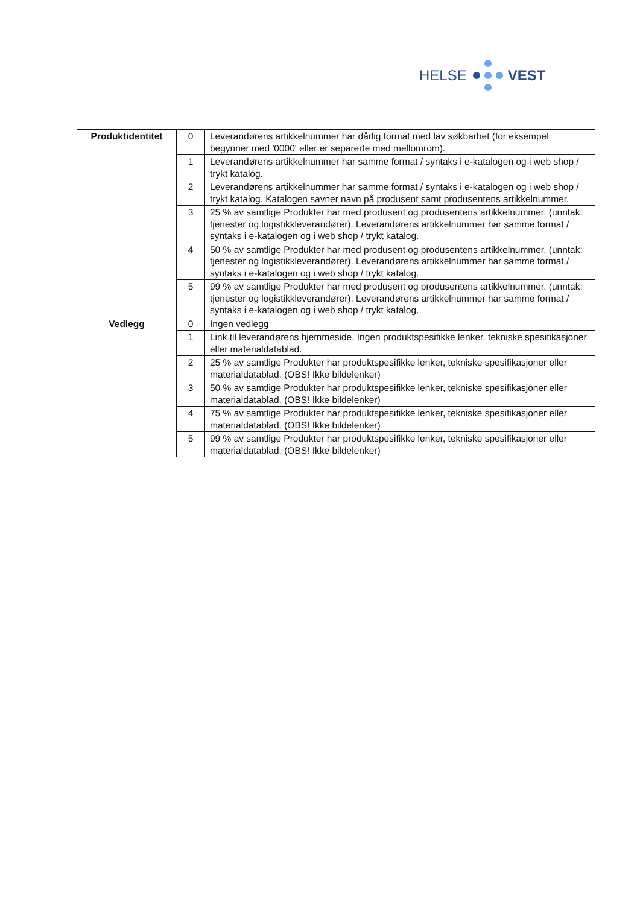HELSE VEST
| Produktidentitet | 0 | Leverandørens artikkelnummer har dårlig format med lav søkbarhet (for eksempel begynner med '0000' eller er separerte med mellomrom). |
| | 1 | Leverandørens artikkelnummer har samme format / syntaks i e-katalogen og i web shop / trykt katalog. |
| | 2 | Leverandørens artikkelnummer har samme format / syntaks i e-katalogen og i web shop / trykt katalog. Katalogen savner navn på produsent samt produsentens artikkelnummer. |
| | 3 | 25 % av samtlige Produkter har med produsent og produsentens artikkelnummer. (unntak: tjenester og logistikkleverandører). Leverandørens artikkelnummer har samme format / syntaks i e-katalogen og i web shop / trykt katalog. |
| | 4 | 50 % av samtlige Produkter har med produsent og produsentens artikkelnummer. (unntak: tjenester og logistikkleverandører). Leverandørens artikkelnummer har samme format / syntaks i e-katalogen og i web shop / trykt katalog. |
| | 5 | 99 % av samtlige Produkter har med produsent og produsentens artikkelnummer. (unntak: tjenester og logistikkleverandører). Leverandørens artikkelnummer har samme format / syntaks i e-katalogen og i web shop / trykt katalog. |
| Vedlegg | 0 | Ingen vedlegg |
| | 1 | Link til leverandørens hjemmeside. Ingen produktspesifikke lenker, tekniske spesifikasjoner eller materialdatablad. |
| | 2 | 25 % av samtlige Produkter har produktspesifikke lenker, tekniske spesifikasjoner eller materialdatablad. (OBS! Ikke bildelenker) |
| | 3 | 50 % av samtlige Produkter har produktspesifikke lenker, tekniske spesifikasjoner eller materialdatablad. (OBS! Ikke bildelenker) |
| | 4 | 75 % av samtlige Produkter har produktspesifikke lenker, tekniske spesifikasjoner eller materialdatablad. (OBS! Ikke bildelenker) |
| | 5 | 99 % av samtlige Produkter har produktspesifikke lenker, tekniske spesifikasjoner eller materialdatablad. (OBS! Ikke bildelenker) |